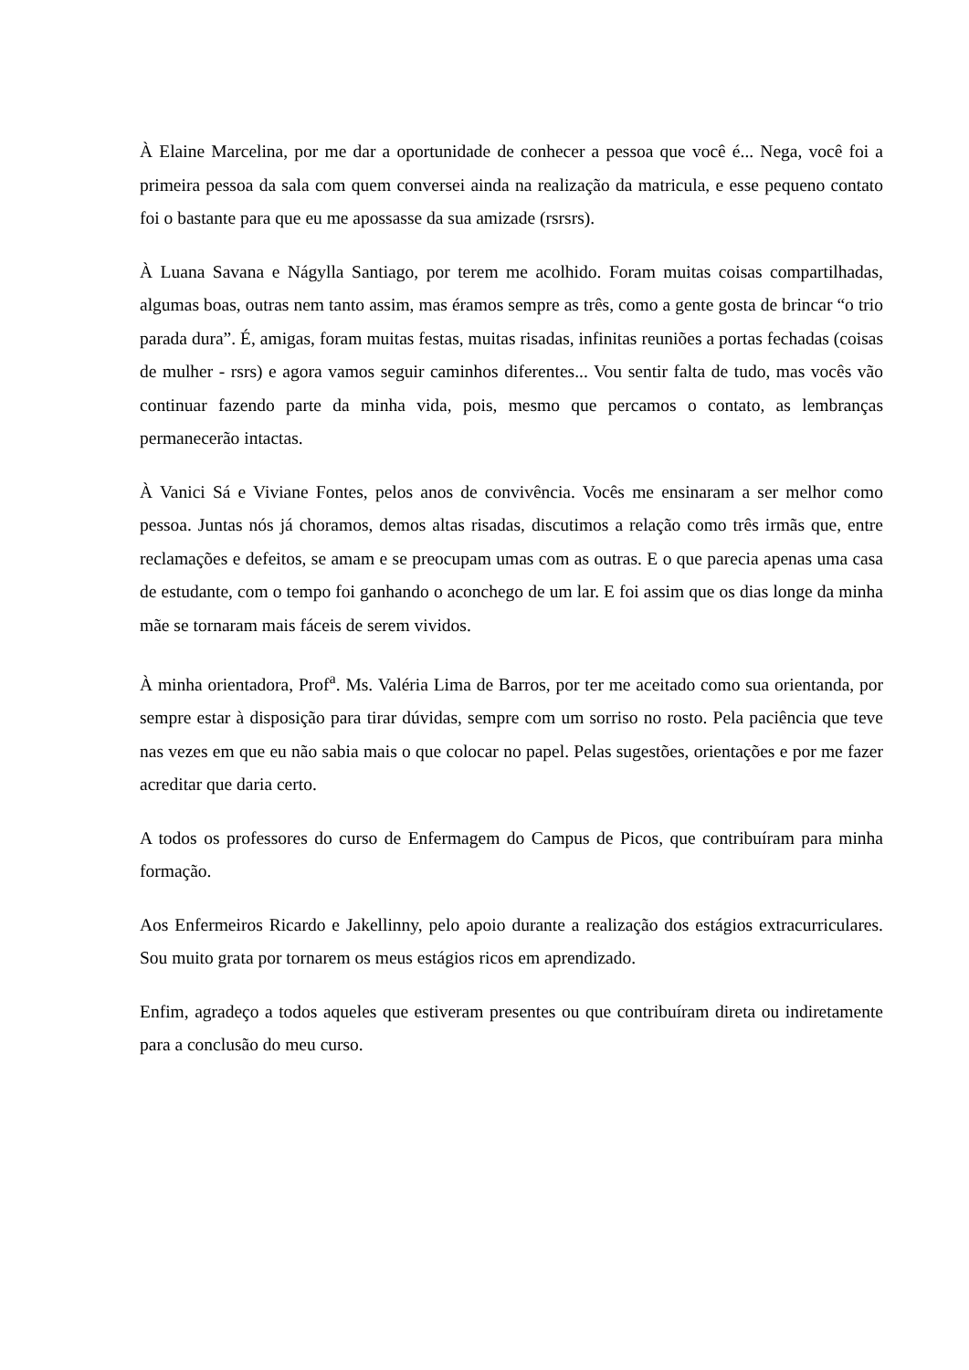À Elaine Marcelina, por me dar a oportunidade de conhecer a pessoa que você é... Nega, você foi a primeira pessoa da sala com quem conversei ainda na realização da matricula, e esse pequeno contato foi o bastante para que eu me apossasse da sua amizade (rsrsrs).
À Luana Savana e Nágylla Santiago, por terem me acolhido. Foram muitas coisas compartilhadas, algumas boas, outras nem tanto assim, mas éramos sempre as três, como a gente gosta de brincar “o trio parada dura”. É, amigas, foram muitas festas, muitas risadas, infinitas reuniões a portas fechadas (coisas de mulher - rsrs) e agora vamos seguir caminhos diferentes... Vou sentir falta de tudo, mas vocês vão continuar fazendo parte da minha vida, pois, mesmo que percamos o contato, as lembranças permanecerão intactas.
À Vanici Sá e Viviane Fontes, pelos anos de convivência. Vocês me ensinaram a ser melhor como pessoa. Juntas nós já choramos, demos altas risadas, discutimos a relação como três irmãs que, entre reclamações e defeitos, se amam e se preocupam umas com as outras. E o que parecia apenas uma casa de estudante, com o tempo foi ganhando o aconchego de um lar. E foi assim que os dias longe da minha mãe se tornaram mais fáceis de serem vividos.
À minha orientadora, Prof<sup>a</sup>. Ms. Valéria Lima de Barros, por ter me aceitado como sua orientanda, por sempre estar à disposição para tirar dúvidas, sempre com um sorriso no rosto. Pela paciência que teve nas vezes em que eu não sabia mais o que colocar no papel. Pelas sugestões, orientações e por me fazer acreditar que daria certo.
A todos os professores do curso de Enfermagem do Campus de Picos, que contribuíram para minha formação.
Aos Enfermeiros Ricardo e Jakellinny, pelo apoio durante a realização dos estágios extracurriculares. Sou muito grata por tornarem os meus estágios ricos em aprendizado.
Enfim, agradeço a todos aqueles que estiveram presentes ou que contribuíram direta ou indiretamente para a conclusão do meu curso.